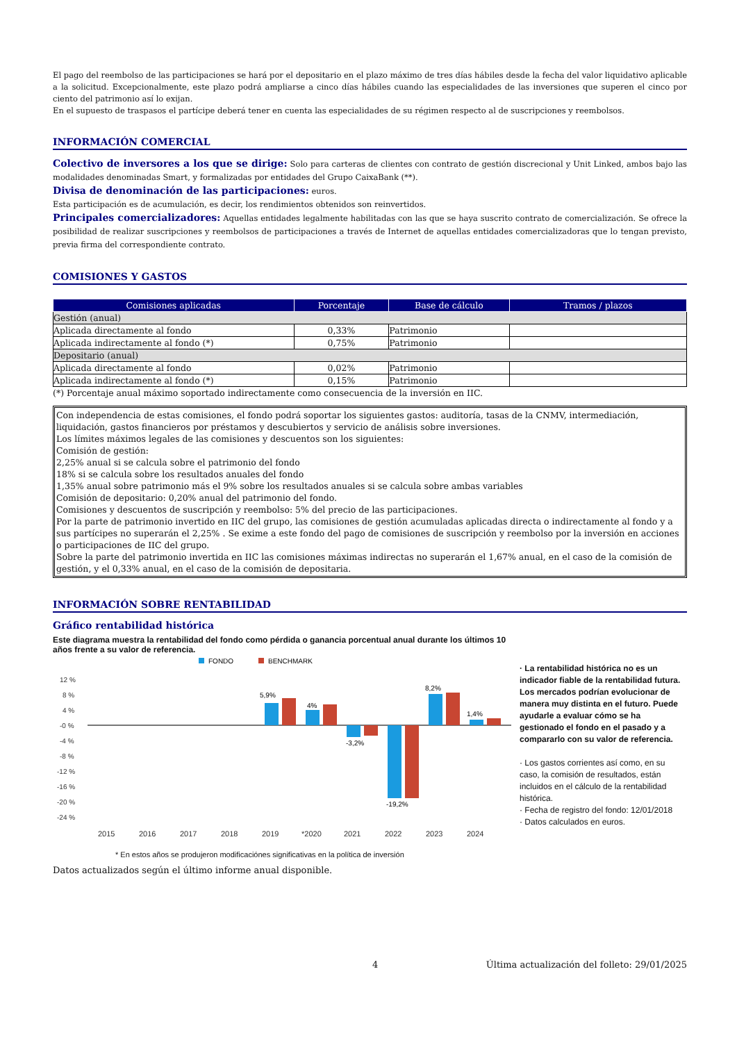El pago del reembolso de las participaciones se hará por el depositario en el plazo máximo de tres días hábiles desde la fecha del valor liquidativo aplicable a la solicitud. Excepcionalmente, este plazo podrá ampliarse a cinco días hábiles cuando las especialidades de las inversiones que superen el cinco por ciento del patrimonio así lo exijan.
En el supuesto de traspasos el partícipe deberá tener en cuenta las especialidades de su régimen respecto al de suscripciones y reembolsos.
INFORMACIÓN COMERCIAL
Colectivo de inversores a los que se dirige: Solo para carteras de clientes con contrato de gestión discrecional y Unit Linked, ambos bajo las modalidades denominadas Smart, y formalizadas por entidades del Grupo CaixaBank (**).
Divisa de denominación de las participaciones: euros.
Esta participación es de acumulación, es decir, los rendimientos obtenidos son reinvertidos.
Principales comercializadores: Aquellas entidades legalmente habilitadas con las que se haya suscrito contrato de comercialización. Se ofrece la posibilidad de realizar suscripciones y reembolsos de participaciones a través de Internet de aquellas entidades comercializadoras que lo tengan previsto, previa firma del correspondiente contrato.
COMISIONES Y GASTOS
| Comisiones aplicadas | Porcentaje | Base de cálculo | Tramos / plazos |
| --- | --- | --- | --- |
| Gestión (anual) | | | |
| Aplicada directamente al fondo | 0,33% | Patrimonio | |
| Aplicada indirectamente al fondo (*) | 0,75% | Patrimonio | |
| Depositario (anual) | | | |
| Aplicada directamente al fondo | 0,02% | Patrimonio | |
| Aplicada indirectamente al fondo (*) | 0,15% | Patrimonio | |
(*) Porcentaje anual máximo soportado indirectamente como consecuencia de la inversión en IIC.
Con independencia de estas comisiones, el fondo podrá soportar los siguientes gastos: auditoría, tasas de la CNMV, intermediación, liquidación, gastos financieros por préstamos y descubiertos y servicio de análisis sobre inversiones.
Los límites máximos legales de las comisiones y descuentos son los siguientes:
Comisión de gestión:
2,25% anual si se calcula sobre el patrimonio del fondo
18% si se calcula sobre los resultados anuales del fondo
1,35% anual sobre patrimonio más el 9% sobre los resultados anuales si se calcula sobre ambas variables
Comisión de depositario: 0,20% anual del patrimonio del fondo.
Comisiones y descuentos de suscripción y reembolso: 5% del precio de las participaciones.
Por la parte de patrimonio invertido en IIC del grupo, las comisiones de gestión acumuladas aplicadas directa o indirectamente al fondo y a sus partícipes no superarán el 2,25% . Se exime a este fondo del pago de comisiones de suscripción y reembolso por la inversión en acciones o participaciones de IIC del grupo.
Sobre la parte del patrimonio invertida en IIC las comisiones máximas indirectas no superarán el 1,67% anual, en el caso de la comisión de gestión, y el 0,33% anual, en el caso de la comisión de depositaria.
INFORMACIÓN SOBRE RENTABILIDAD
Gráfico rentabilidad histórica
Este diagrama muestra la rentabilidad del fondo como pérdida o ganancia porcentual anual durante los últimos 10 años frente a su valor de referencia.
FONDO
BENCHMARK
12 %
8 %
4 %
-0 %
-4 %
-8 %
-12 %
-16 %
-20 %
-24 %
5,9%
4%
-3,2%
-19,2%
8,2%
1,4%
2015
2016
2017
2018
2019
*2020
2021
2022
2023
2024
* En estos años se produjeron modificaciónes significativas en la política de inversión
· La rentabilidad histórica no es un indicador fiable de la rentabilidad futura. Los mercados podrían evolucionar de manera muy distinta en el futuro. Puede ayudarle a evaluar cómo se ha gestionado el fondo en el pasado y a compararlo con su valor de referencia.
· Los gastos corrientes así como, en su caso, la comisión de resultados, están incluidos en el cálculo de la rentabilidad histórica.
· Fecha de registro del fondo: 12/01/2018
· Datos calculados en euros.
Datos actualizados según el último informe anual disponible.
4 Última actualización del folleto: 29/01/2025